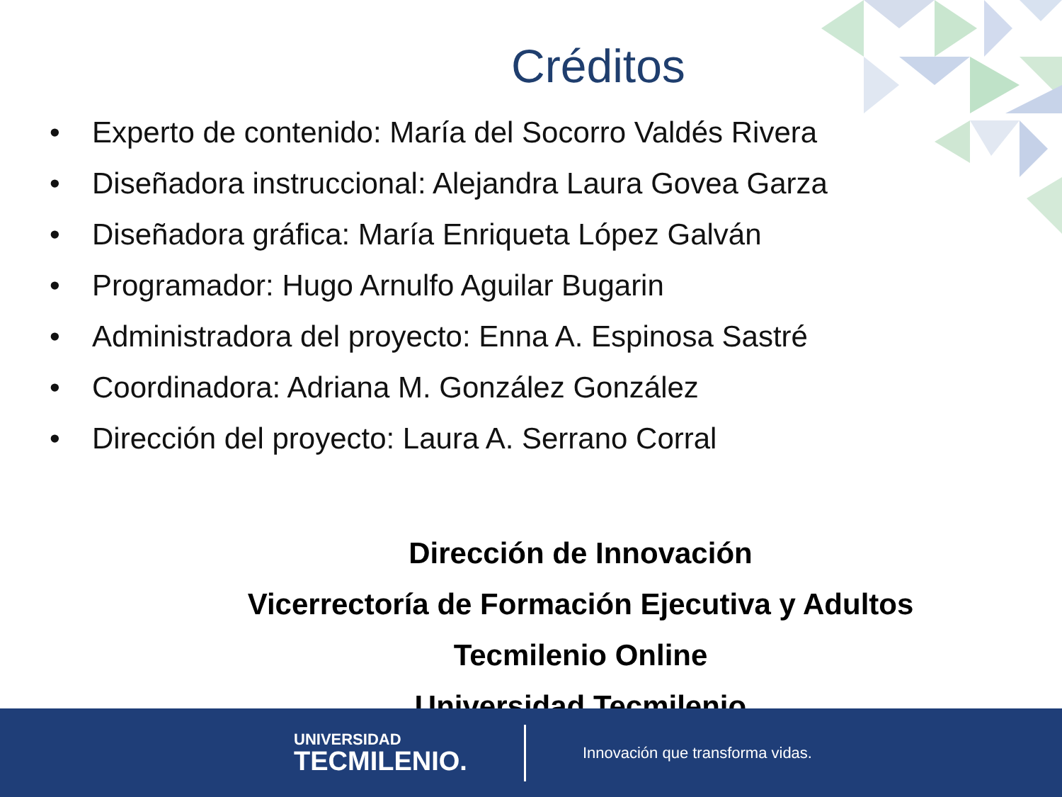Créditos
• Experto de contenido: María del Socorro Valdés Rivera
• Diseñadora instruccional: Alejandra Laura Govea Garza
• Diseñadora gráfica: María Enriqueta López Galván
• Programador: Hugo Arnulfo Aguilar Bugarin
• Administradora del proyecto: Enna A. Espinosa Sastré
• Coordinadora: Adriana M. González González
• Dirección del proyecto: Laura A. Serrano Corral
Dirección de Innovación
Vicerrectoría de Formación Ejecutiva y Adultos
Tecmilenio Online
Universidad Tecmilenio
UNIVERSIDAD
TECMILENIO.
Innovación que transforma vidas.